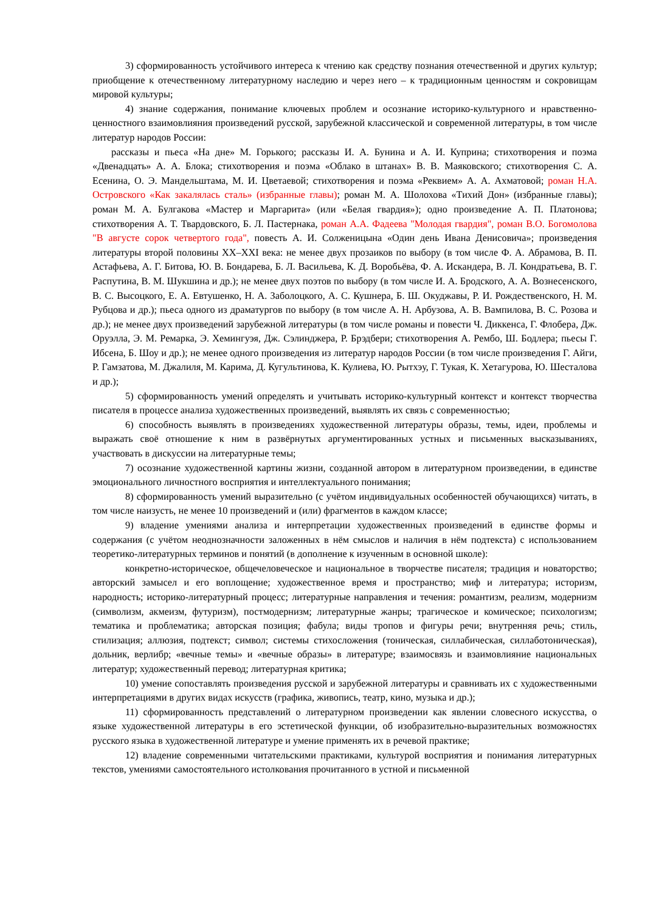3) сформированность устойчивого интереса к чтению как средству познания отечественной и других культур; приобщение к отечественному литературному наследию и через него – к традиционным ценностям и сокровищам мировой культуры;
4) знание содержания, понимание ключевых проблем и осознание историко-культурного и нравственно-ценностного взаимовлияния произведений русской, зарубежной классической и современной литературы, в том числе литератур народов России:
рассказы и пьеса «На дне» М. Горького; рассказы И. А. Бунина и А. И. Куприна; стихотворения и поэма «Двенадцать» А. А. Блока; стихотворения и поэма «Облако в штанах» В. В. Маяковского; стихотворения С. А. Есенина, О. Э. Мандельштама, М. И. Цветаевой; стихотворения и поэма «Реквием» А. А. Ахматовой; роман Н.А. Островского «Как закалялась сталь» (избранные главы); роман М. А. Шолохова «Тихий Дон» (избранные главы); роман М. А. Булгакова «Мастер и Маргарита» (или «Белая гвардия»); одно произведение А. П. Платонова; стихотворения А. Т. Твардовского, Б. Л. Пастернака, роман А.А. Фадеева "Молодая гвардия", роман В.О. Богомолова "В августе сорок четвертого года", повесть А. И. Солженицына «Один день Ивана Денисовича»; произведения литературы второй половины XX–XXI века: не менее двух прозаиков по выбору (в том числе Ф. А. Абрамова, В. П. Астафьева, А. Г. Битова, Ю. В. Бондарева, Б. Л. Васильева, К. Д. Воробьёва, Ф. А. Искандера, В. Л. Кондратьева, В. Г. Распутина, В. М. Шукшина и др.); не менее двух поэтов по выбору (в том числе И. А. Бродского, А. А. Вознесенского, В. С. Высоцкого, Е. А. Евтушенко, Н. А. Заболоцкого, А. С. Кушнера, Б. Ш. Окуджавы, Р. И. Рождественского, Н. М. Рубцова и др.); пьеса одного из драматургов по выбору (в том числе А. Н. Арбузова, А. В. Вампилова, В. С. Розова и др.); не менее двух произведений зарубежной литературы (в том числе романы и повести Ч. Диккенса, Г. Флобера, Дж. Оруэлла, Э. М. Ремарка, Э. Хемингуэя, Дж. Сэлинджера, Р. Брэдбери; стихотворения А. Рембо, Ш. Бодлера; пьесы Г. Ибсена, Б. Шоу и др.); не менее одного произведения из литератур народов России (в том числе произведения Г. Айги, Р. Гамзатова, М. Джалиля, М. Карима, Д. Кугультинова, К. Кулиева, Ю. Рытхэу, Г. Тукая, К. Хетагурова, Ю. Шесталова и др.);
5) сформированность умений определять и учитывать историко-культурный контекст и контекст творчества писателя в процессе анализа художественных произведений, выявлять их связь с современностью;
6) способность выявлять в произведениях художественной литературы образы, темы, идеи, проблемы и выражать своё отношение к ним в развёрнутых аргументированных устных и письменных высказываниях, участвовать в дискуссии на литературные темы;
7) осознание художественной картины жизни, созданной автором в литературном произведении, в единстве эмоционального личностного восприятия и интеллектуального понимания;
8) сформированность умений выразительно (с учётом индивидуальных особенностей обучающихся) читать, в том числе наизусть, не менее 10 произведений и (или) фрагментов в каждом классе;
9) владение умениями анализа и интерпретации художественных произведений в единстве формы и содержания (с учётом неоднозначности заложенных в нём смыслов и наличия в нём подтекста) с использованием теоретико-литературных терминов и понятий (в дополнение к изученным в основной школе):
конкретно-историческое, общечеловеческое и национальное в творчестве писателя; традиция и новаторство; авторский замысел и его воплощение; художественное время и пространство; миф и литература; историзм, народность; историко-литературный процесс; литературные направления и течения: романтизм, реализм, модернизм (символизм, акмеизм, футуризм), постмодернизм; литературные жанры; трагическое и комическое; психологизм; тематика и проблематика; авторская позиция; фабула; виды тропов и фигуры речи; внутренняя речь; стиль, стилизация; аллюзия, подтекст; символ; системы стихосложения (тоническая, силлабическая, силлаботоническая), дольник, верлибр; «вечные темы» и «вечные образы» в литературе; взаимосвязь и взаимовлияние национальных литератур; художественный перевод; литературная критика;
10) умение сопоставлять произведения русской и зарубежной литературы и сравнивать их с художественными интерпретациями в других видах искусств (графика, живопись, театр, кино, музыка и др.);
11) сформированность представлений о литературном произведении как явлении словесного искусства, о языке художественной литературы в его эстетической функции, об изобразительно-выразительных возможностях русского языка в художественной литературе и умение применять их в речевой практике;
12) владение современными читательскими практиками, культурой восприятия и понимания литературных текстов, умениями самостоятельного истолкования прочитанного в устной и письменной